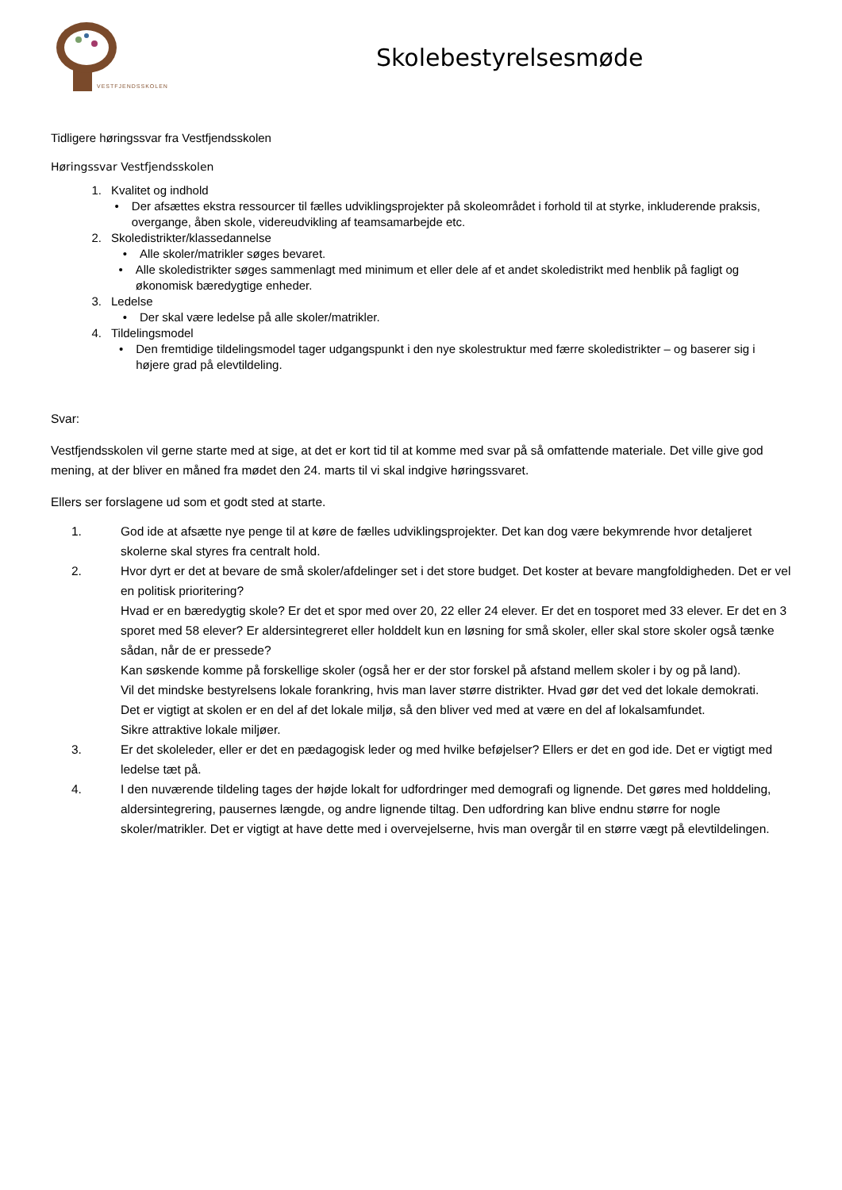VESTFJENDSSKOLEN
Skolebestyrelsesmøde
Tidligere høringssvar fra Vestfjendsskolen
Høringssvar Vestfjendsskolen
1. Kvalitet og indhold
• Der afsættes ekstra ressourcer til fælles udviklingsprojekter på skoleområdet i forhold til at styrke, inkluderende praksis, overgange, åben skole, videreudvikling af teamsamarbejde etc.
2. Skoledistrikter/klassedannelse
• Alle skoler/matrikler søges bevaret.
• Alle skoledistrikter søges sammenlagt med minimum et eller dele af et andet skoledistrikt med henblik på fagligt og økonomisk bæredygtige enheder.
3. Ledelse
• Der skal være ledelse på alle skoler/matrikler.
4. Tildelingsmodel
• Den fremtidige tildelingsmodel tager udgangspunkt i den nye skolestruktur med færre skoledistrikter – og baserer sig i højere grad på elevtildeling.
Svar:
Vestfjendsskolen vil gerne starte med at sige, at det er kort tid til at komme med svar på så omfattende materiale. Det ville give god mening, at der bliver en måned fra mødet den 24. marts til vi skal indgive høringssvaret.
Ellers ser forslagene ud som et godt sted at starte.
1. God ide at afsætte nye penge til at køre de fælles udviklingsprojekter. Det kan dog være bekymrende hvor detaljeret skolerne skal styres fra centralt hold.
2. Hvor dyrt er det at bevare de små skoler/afdelinger set i det store budget. Det koster at bevare mangfoldigheden. Det er vel en politisk prioritering?
Hvad er en bæredygtig skole? Er det et spor med over 20, 22 eller 24 elever. Er det en tosporet med 33 elever. Er det en 3 sporet med 58 elever? Er aldersintegreret eller holddelt kun en løsning for små skoler, eller skal store skoler også tænke sådan, når de er pressede?
Kan søskende komme på forskellige skoler (også her er der stor forskel på afstand mellem skoler i by og på land).
Vil det mindske bestyrelsens lokale forankring, hvis man laver større distrikter. Hvad gør det ved det lokale demokrati.
Det er vigtigt at skolen er en del af det lokale miljø, så den bliver ved med at være en del af lokalsamfundet.
Sikre attraktive lokale miljøer.
3. Er det skoleleder, eller er det en pædagogisk leder og med hvilke beføjelser? Ellers er det en god ide. Det er vigtigt med ledelse tæt på.
4. I den nuværende tildeling tages der højde lokalt for udfordringer med demografi og lignende. Det gøres med holddeling, aldersintegrering, pausernes længde, og andre lignende tiltag. Den udfordring kan blive endnu større for nogle skoler/matrikler. Det er vigtigt at have dette med i overvejelserne, hvis man overgår til en større vægt på elevtildelingen.